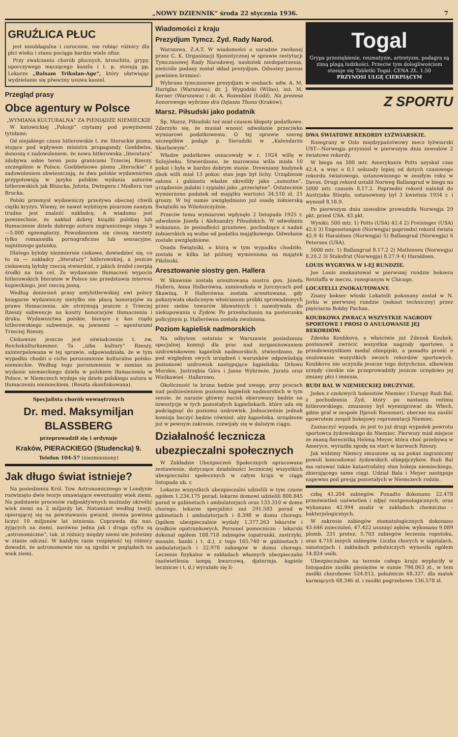„NOWY DZIENNIK“ środa 22 stycznia 1936. 7
GRUŹLICA PŁUC
jest nieubłagalna i corocznie, nie robiąc różnicy dla płci wieku i stanu pociąga bardzo wiele ofiar.
Przy zwalczaniu chorób płucnych, bronchitu, grypy, uporczywego męczącego kaszlu i t. p. stosują pp. Lekarze „Balsam Trikolan-Age“, który ułatwiając wydzielanie się plwociny usuwa kaszel.
Przegląd prasy
Obce agentury w Polsce
„WYMIANA KULTURALNA“ ZA PIENIĄDZE NIEMIECKIE
W katowickiej „Polonji“ czytamy pod powyższemi tytułami:
Od niejakiego czasu hitlerowskie t. zw. literackie pisma, stojące pod wpływem ministra propagandy Goebbelsa, donoszą z zadowoleniem, że nowa hitlerowska „literatura“ zdobywa sobie teren poza granicami Trzeciej Rzeszy, szczególnie w Polsce. Goebbelsowe pisma „literackie“ z zadowoleniem obwieszczają, że dwa polskie wydawnictwa przygotowują w języku polskim wydania autorów hitlerowskich jak Bluncka, Johsta, Dwingera i Modlera van Brucka.
Polski przemysł wydawniczy przeżywa obecnej chwili ciężki kryzys. Wiemy, że nawet wybitnym pisarzom naszym trudno jest znaleźć nakładcę. A wiadomo jest powszechnie, że nakład dobrej książki polskiej lub tłumaczenie dzieła dobrego autora zagranicznego sięga 3—5.000 egzemplarzy. Powodzeniem się cieszą niestety tylko romansidła pornograficzne lub sensacyjne, najniższego gatunku.
Dlatego byłoby niezmiernie ciekawe, dowiedzieć się, co to za — nakładcy „literatury“ hitlerowskiej, a jeszcze ciekawszą byłoby rzeczą stwierdzić, z jakich źródeł czerpią środki na ten cel. Że wydawanie tłumaczeń wypocin hitlerowskich literatów w Polsce nie przedstawia interesu kupieckiego, jest rzeczą jasną.
Według doniesień prasy antyhitlerwskiej owi polscy księgarze wydawniczy nietylko nie płacą honorarjów za prawo tłumaczenia, ale otrzymują jeszcze z Trzeciej Rzeszy subwencje na koszty honorarjów tłumaczenia i druku. Wydawnictwa polskie, biorące z kas rządu hitlerowskiego subwencje, są jawnemi — agenturami Trzeciej Rzeszy.
Ciekawsze jeszcze jest oświadczenie t. zw. Reichskulturkammer. Ta „izba kultury“ Rzeszy, zainterpelowana w tej sprawie, odpowiedziała, że w tym wypadku chodzi o ciche porozumienie kulturalne polsko-niemieckie. Według tego porozumienia w zamian za wydanie niemieckiego dzieła w polskiem tłumaczeniu w Polsce, w Niemczech wydaje się dzieło polskiego autora w tłumaczeniu niemieckiem. (Reszta skonfiskowana).
Specjalista chorób wewnętrznych
Dr. med. Maksymiljan BLASSBERG
przeprowadził się i ordynuje
Kraków, PIERACKIEGO (Studencka) 9.
Telefon 104-57 (niezmieniony)
Jak długo świat istnieje?
Na posiedzeniu Król. Tow. Astronomicznego w Londynie rozwinięto dwie teorje omawiające ewentualny wiek ziemi. Na podstawie procesów radjoaktywnych możnaby określić wiek ziemi na 2 miljardy lat. Natomiast według teorji, opierającej się na powstawaniu gwiazd, ziemia powinna liczyć 10 miljonów lat istnienia. Coprawda dla nas, żyjących na ziemi, zarówno jedna jak i druga cyfra są „astronomiczne“, tak, iż różnicy między niemi nie jesteśmy w stanie odczuć. W każdym razie rozpiętość tej różnicy dowodzi, że astronomowie nie są zgodni w poglądach na wiek ziemi.
Wiadomości z kraju
Prezydjum Tymcz. Żyd. Rady Narod.
Warszawa, Ż.A.T. W wiadomości o naradzie zwołanej przez C. K. Organizacji Sjonistycznej w sprawie restytucji Tymczasowej Rady Narodowej, naskutek niedopatrzenia, nieściśle podany został skład prezydjum. Odnośny passus powinien brzmieć:
Wybrano tymczasowe prezydjum w osobach: adw. A. M. Hartglas (Warszawa), dr. J. Wygodski (Wilno), inż. M. Kerner (Warszawa) i dr. A. Rozenblat (Łódź). Na prezesa honorowego wybrano dra Ozjasza Thona (Kraków).
Marsz. Piłsudski jako podatnik
Śp. Marsz. Piłsudski też miał czasem kłopoty podatkowe. Zdarzyło się, że musiał wnosić odwołanie przeciwko wymiarowi podatkowemu. O tej sprawie szereg szczegółów podaje p. Sieradzki w „Kalendarzu Skarbowym“.
Władze podatkowe oszacowały w r. 1924 willę w Sulejówku. Stwierdzono, że murowana willa miała 10 pokoi i była w bardzo dobrym stanie. Drewniany budynek obok willi miał 13 pokoi; stan jego był lichy. Urządzenie salonu i gabinetu władze określiły jako „zamożne“, urządzenie jadalni i sypialni jako „przeciętne“. Ostatecznie wymierzono podatek od majątku wartości 34.510 zł. 21 groszy. W tej sumie uwzględniono już osadę żołnierską Świątniki na Wileńszczyźnie.
Przeciw temu wymiarowi wpłynęło 2 listopada 1925 r. odwołanie Józefa i Aleksandry Piłsudskich. W odwołaniu wskazano, że posiadłości gruntowe, pochodzące z nadań żołnierskich są wolne od podatku majątkowego. Odwołanie zostało uwzględnione.
Osada Świątniki, o którą w tym wypadku chodziło, została w kilka lat później wymieniona na majątek Pikiliszki.
Aresztowanie siostry gen. Hallera
W Skawinie została aresztowana siostra gen. Józefa Hallera, Anna Hallerówna, zamieszkała w Jurczycach pod Skawiną. P. Hallerówna została aresztowana, gdy pokazywała okolicznym włościanom próbki sprowadzonych przez siebie towarów bławatnych i nawoływała do niekupowania u Żydów. Po przesłuchaniu na posterunku policyjnym p. Hallerówna została zwolniona.
Poziom kąpielisk nadmorskich
Na odbytem ostatnio w Warszawie posiedzeniu specjalnej komisji dla prac nad zorganizowaniem uzdrowiskowem kąpielisk nadmorskich, stwierdzono, że pod względem swych urządzeń i warunków odpowiadają poziomowi uzdrowisk następujące kąpieliska: Orłowo Morskie, Jastrzębia Góra i Jasne Wybrzeże, Jurata oraz Wielkawieś - Hallerowo.
Okoliczność ta brana będzie pod uwagę, przy pracach nad podniesieniem poziomu kąpielisk nadmorskich w tym sensie, że narazie główny nacisk skierowany będzie na inwestycje w tych pozostałych kąpieliskach, które uda się podciągnąć do poziomu uzdrowisk. Jednocześnie jednak komisja baczyć będzie również, aby kąpieliska, urządzone już w pewnym zakresie, rozwijały się w dalszym ciągu.
Działalność lecznicza ubezpieczalni społecznych
W Zakładzie Ubezpieczeń Społecznych opracowano zestawienie, dotyczące działalności leczniczej wszystkich ubezpieczalni społecznych w całym kraju w ciągu listopada ub. r.
Lekarze wszystkich ubezpieczalni udzielili w tym czasie ogółem 1.234.175 porad; lekarze domowi udzielili 800.845 porad w gabinetach i ambulatorjach oraz 133.310 w domu chorego, lekarze specjaliści zaś 291.583 porad w gabinetach i ambulatorjach i 8.398 w domu chorego. Ogółem ubezpieczalnie wydały 1.377.263 lekarstw i środków opatrunkowych. Personel pomocniczo - lekarski dokonał ogółem 188.718 zabiegów (opatrunki, zastrzyki, masaże, banki i t. d.), z tego 165.740 w gabinetach i ambulatorjach i 22.978 zabiegów w domu chorego. Leczenie fizykalne w zakładach własnych ubezpieczalni (naświetlenia lampą kwarcową, djatermja, kąpiele lecznicze i t. d.) wyrażało się li-
Togal
Grypa przeziębienie, reumatyzm, artretyzm, podagra są zimą plagą ludzkości. Przeciw tym dolegliwościom stosuje się Tabletki Togal. CENA ZŁ. 1.50
PRZYNOSI ULGĘ CIERPIĄCYM
Z SPORTU
DWA ŚWIATOWE REKORDY ŁYŻWIARSKIE.
Rozegrany w Oslo międzypaństwowy mecz łyżwiarski UST—Norwegja przyniósł w pierwszym dniu zawodów 2 światowe rekordy.
W biegu na 500 mtr. Amerykanin Potts uzyskał czas 42,4, a więc o 0,1 sekundy lepiej od dotych czasowego rekordu światowego, ustanowionego w zeszłym roku w Davos. Drugi rekord ustalił Norweg Ballangrud w biegu na 5000 mtr. czasem 8,17.2. Poprzedni rekord należał do Austrjaka Stiepla, ustanowiony był 3 kwietnia 1934 r. i wynosił 8,18.9.
Po pierwszym dniu zawodów prowadziła Norwegja 29 pkt. przed USA. 43 pkt.
Wyniki: 500 mtr. 1) Potts (USA) 42.4 2) Freisinger (USA) 42,6 3) Engenstangen (Norwegja) poprzedni rekord świata 42,9 4) Haraldsen (Norwegja) 5) Ballangrud (Norwegja) 6 Petersen (USA).
5000 mtr. 1) Ballangrud 8.17.2 2) Mathiesen (Norwegja) 8.20.2 3) Staksfrut (Norwegja) 8.27.9 4) Haraldsen.
LOUIS WYGRYWA W I-EJ RUNDZIE.
Joe Louis znokautował w pierwszej rundzie boksera Retzlaffa w meczu, rozegranym w Chicago.
LOCATELLI ZNOKAUTOWANY.
Znany bokser włoski Lokatelli pokonany został w N. Jorku w pierwszej rundzie (nokaut techniczny) przez pięściarza Bobby Pachau.
KOUBKOWA ZWRACA WSZYSTKIE NAGRODY SPORTOWE I PROSI O ANULOWANIE JEJ REKORDÓW.
Zdenka Koubkova, a właściwie już Zdenek Koubek, postanowił zwrócić wszystkie nagrody sportowe, a przedewszystkiem medal olimpijski, a ponadto prosić o anulowanie wszystkich swoich rekordów sportowych. Koubkova nie uczyniła jeszcze tego dotychczas, albowiem urzędy czeskie nie przeprowadziły jeszcze urzędowo jej zmiany płci i imienia.
RUDI BAL W NIEMIECKIEJ DRUŻYNIE.
Jeden z czołowych hokeistów Niemiec i Europy Rudi Bal, z pochodzenia Żyd, który po nastaniu reżimu hitlerowskiego, zmuszony był wyemigrować do Włoch, gdzie grał w zespole Djavoli Rossoneri, obecnie ma zasilić spowrotem zespół hokejowy reprezentacji Niemiec.
Zaznaczyć wypada, że jest to już drugi wypadek powrotu sportowca żydowskiego do Niemiec. Pierwszy miał miejsce ze znaną florecistką Heleną Meyer, która choć przebywa w Ameryce, wyraziła zgodę na start w barwach Rzeszy.
Jak widzimy Niemcy zmuszone są na pokaz zagraniczny powoli koncedować żydowskich olimpijczyków. Rudi Bal ma ratować także katastrofalny stan hokeja niemieckiego, zbierającego same cięgi. Udział Bala i Meyer następuje napewno pod presją pozostałych w Niemczech rodzin.
czbą 41.204 zabiegów. Ponadto dokonano 22.478 prześwietleń naświetleń i zdjęć rentgenologicznych, oraz wykonano 42.994 analiz w zakładach chemiczno - bakterjologicznych.
W zakresie zabiegów stomatologicznych dokonano 43.646 znieczuleń, 47.422 usunięć zębów, wykonano 9.089 plomb, 231 protez, 5.703 zabiegów leczenia ropotoku, oraz 4.716 innych zabiegów. Liczba chorych w szpitalach, sanatorjach i zakładach położniczych wynosiła ogółem 14.824 osób.
Ubezpieczalnie na terenie całego kraju wypłaciły w listopadzie zasiłki pieniężne w sumie 798.063 zł., w tem zasiłki chorobowe 524.812, położnicze 68.327, dla matek karmiących 68.346 zł. i zasiłki pogrzebowe 136.578 zł.